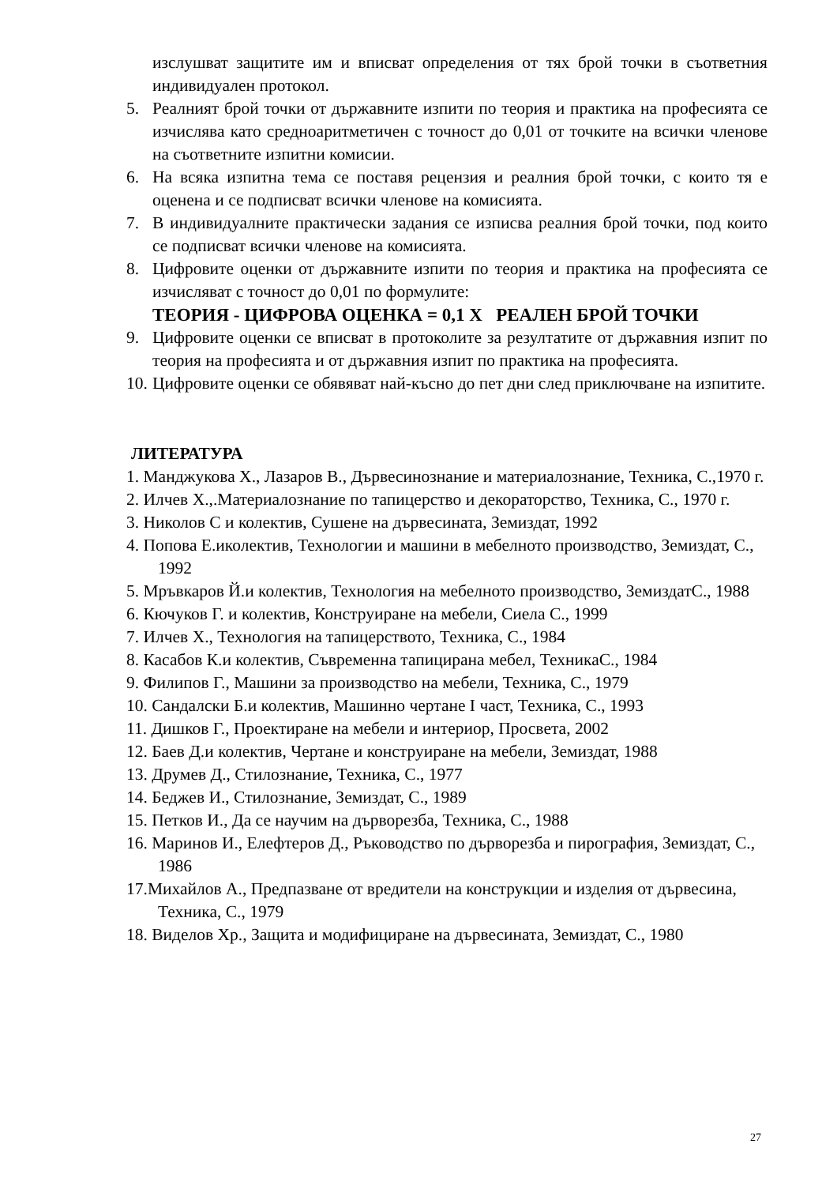изслушват защитите им и вписват определения от тях брой точки в съответния индивидуален протокол.
5. Реалният брой точки от държавните изпити по теория и практика на професията се изчислява като средноаритметичен с точност до 0,01 от точките на всички членове на съответните изпитни комисии.
6. На всяка изпитна тема се поставя рецензия и реалния брой точки, с които тя е оценена и се подписват всички членове на комисията.
7. В индивидуалните практически задания се изписва реалния брой точки, под които се подписват всички членове на комисията.
8. Цифровите оценки от държавните изпити по теория и практика на професията се изчисляват с точност до 0,01 по формулите:
ТЕОРИЯ - ЦИФРОВА ОЦЕНКА = 0,1 Х РЕАЛЕН БРОЙ ТОЧКИ
9. Цифровите оценки се вписват в протоколите за резултатите от държавния изпит по теория на професията и от държавния изпит по практика на професията.
10. Цифровите оценки се обявяват най-късно до пет дни след приключване на изпитите.
ЛИТЕРАТУРА
1. Манджукова Х., Лазаров В., Дървесинознание и материалознание, Техника, С.,1970 г.
2. Илчев Х.,.Материалознание по тапицерство и декораторство, Техника, С., 1970 г.
3. Николов С и колектив, Сушене на дървесината, Земиздат, 1992
4. Попова Е.иколектив, Технологии и машини в мебелното производство, Земиздат, С., 1992
5. Мръвкаров Й.и колектив, Технология на мебелното производство, ЗемиздатС., 1988
6. Кючуков Г. и колектив, Конструиране на мебели, Сиела С., 1999
7. Илчев Х., Технология на тапицерството, Техника, С., 1984
8. Касабов К.и колектив, Съвременна тапицирана мебел, ТехникаС., 1984
9. Филипов Г., Машини за производство на мебели, Техника, С., 1979
10. Сандалски Б.и колектив, Машинно чертане I част, Техника, С., 1993
11. Дишков Г., Проектиране на мебели и интериор, Просвета, 2002
12. Баев Д.и колектив, Чертане и конструиране на мебели, Земиздат, 1988
13. Друмев Д., Стилознание, Техника, С., 1977
14. Беджев И., Стилознание, Земиздат, С., 1989
15. Петков И., Да се научим на дърворезба, Техника, С., 1988
16. Маринов И., Елефтеров Д., Ръководство по дърворезба и пирография, Земиздат, С., 1986
17.Михайлов А., Предпазване от вредители на конструкции и изделия от дървесина, Техника, С., 1979
18. Виделов Хр., Защита и модифициране на дървесината, Земиздат, С., 1980
27